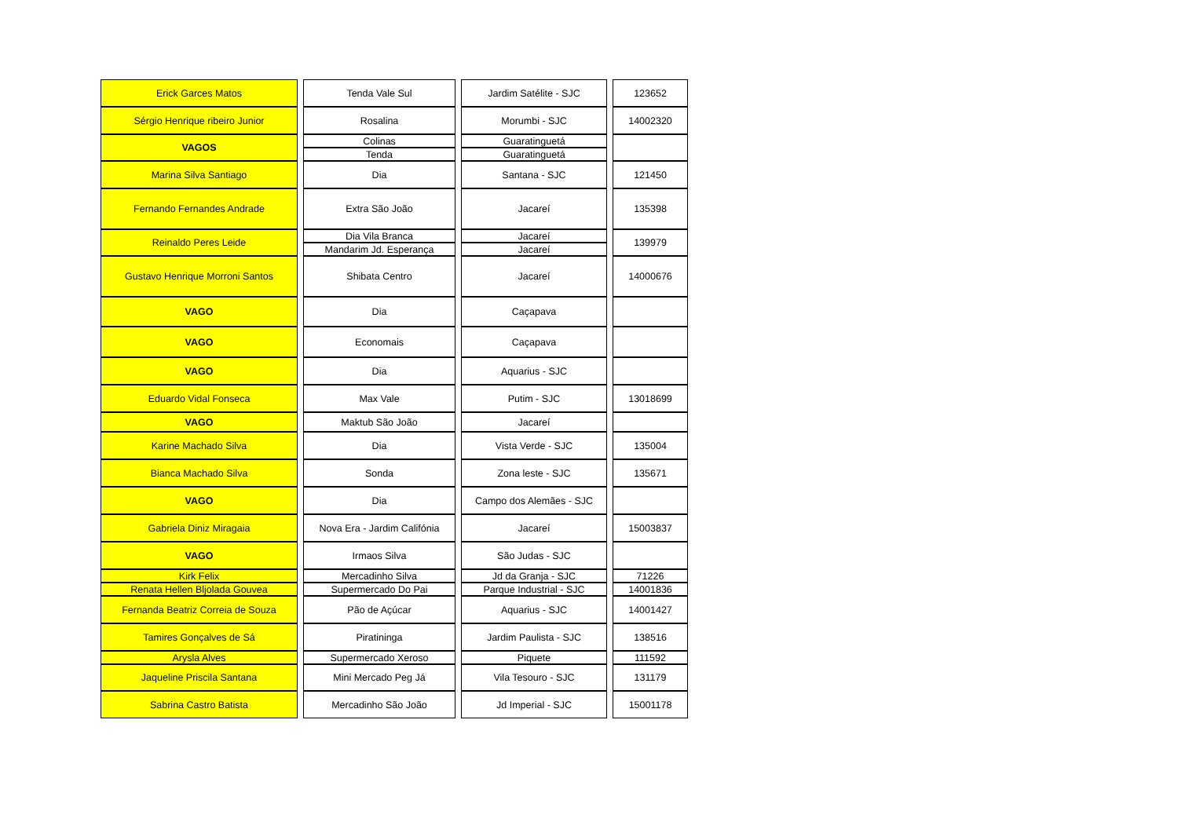| Erick Garces Matos | | Tenda Vale Sul | | Jardim Satélite - SJC | | 123652 |
| Sérgio Henrique ribeiro Junior | | Rosalina | | Morumbi - SJC | | 14002320 |
| VAGOS | | Colinas | | Guaratinguetá | | |
| | | Tenda | | Guaratinguetá | | |
| Marina Silva Santiago | | Dia | | Santana - SJC | | 121450 |
| Fernando Fernandes Andrade | | Extra São João | | Jacareí | | 135398 |
| Reinaldo Peres Leide | | Dia Vila Branca | | Jacareí | | 139979 |
| | | Mandarim Jd. Esperança | | Jacareí | | |
| Gustavo Henrique Morroni Santos | | Shibata Centro | | Jacareí | | 14000676 |
| VAGO | | Dia | | Caçapava | | |
| VAGO | | Economais | | Caçapava | | |
| VAGO | | Dia | | Aquarius - SJC | | |
| Eduardo Vidal Fonseca | | Max Vale | | Putim - SJC | | 13018699 |
| VAGO | | Maktub São João | | Jacareí | | |
| Karine Machado Silva | | Dia | | Vista Verde - SJC | | 135004 |
| Bianca Machado Silva | | Sonda | | Zona leste - SJC | | 135671 |
| VAGO | | Dia | | Campo dos Alemães - SJC | | |
| Gabriela Diniz Miragaia | | Nova Era - Jardim Califónia | | Jacareí | | 15003837 |
| VAGO | | Irmaos Silva | | São Judas - SJC | | |
| Kirk Felix | | Mercadinho Silva | | Jd da Granja - SJC | | 71226 |
| Renata Hellen Bljolada Gouvea | | Supermercado Do Pai | | Parque Industrial - SJC | | 14001836 |
| Fernanda Beatriz Correia de Souza | | Pão de Açúcar | | Aquarius - SJC | | 14001427 |
| Tamires Gonçalves de Sá | | Piratininga | | Jardim Paulista - SJC | | 138516 |
| Arysla Alves | | Supermercado Xeroso | | Piquete | | 111592 |
| Jaqueline Priscila Santana | | Mini Mercado Peg Já | | Vila Tesouro - SJC | | 131179 |
| Sabrina Castro Batista | | Mercadinho São João | | Jd Imperial - SJC | | 15001178 |